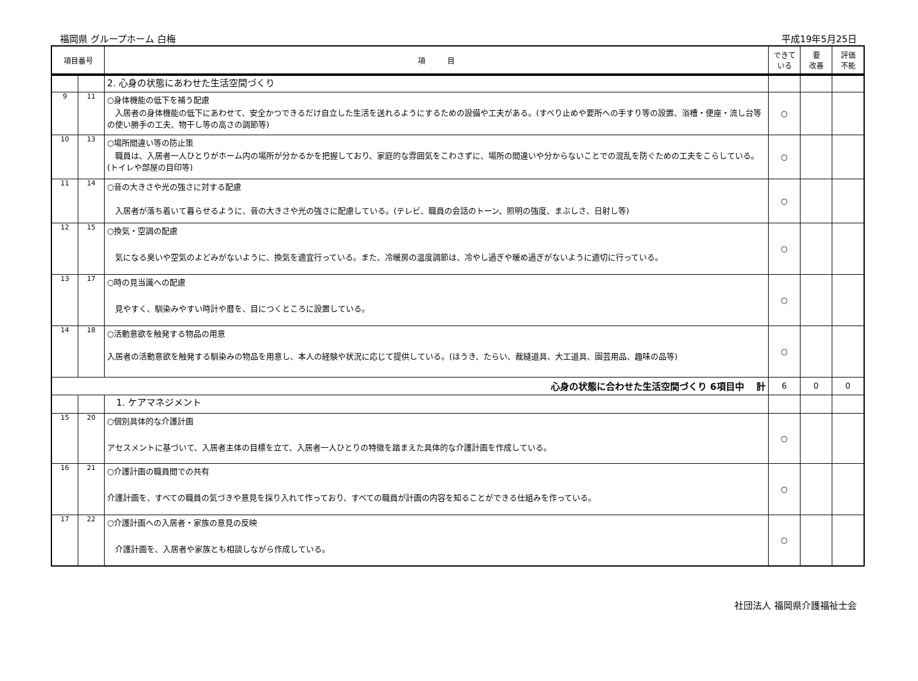福岡県 グループホーム 白梅 平成19年5月25日
| 項目番号 | | 項 目 | できて いる | 要 改善 | 評価 不能 |
| --- | --- | --- | --- | --- | --- |
| | | 2. 心身の状態にあわせた生活空間づくり | | | |
| 9 | 11 | ○身体機能の低下を補う配慮 入居者の身体機能の低下にあわせて、安全かつできるだけ自立した生活を送れるようにするための設備や工夫がある。(すべり止めや要所への手すり等の設置、浴槽・便座・流し台等の使い勝手の工夫、物干し等の高さの調節等) | ○ | | |
| 10 | 13 | ○場所間違い等の防止策 職員は、入居者一人ひとりがホーム内の場所が分かるかを把握しており、家庭的な雰囲気をこわさずに、場所の間違いや分からないことでの混乱を防ぐための工夫をこらしている。(トイレや部屋の目印等) | ○ | | |
| 11 | 14 | ○音の大きさや光の強さに対する配慮 入居者が落ち着いて暮らせるように、音の大きさや光の強さに配慮している。(テレビ、職員の会話のトーン、照明の強度、まぶしさ、日射し等) | ○ | | |
| 12 | 15 | ○換気・空調の配慮 気になる臭いや空気のよどみがないように、換気を適宜行っている。また、冷暖房の温度調節は、冷やし過ぎや暖め過ぎがないように適切に行っている。 | ○ | | |
| 13 | 17 | ○時の見当識への配慮 見やすく、馴染みやすい時計や暦を、目につくところに設置している。 | ○ | | |
| 14 | 18 | ○活動意欲を触発する物品の用意 入居者の活動意欲を触発する馴染みの物品を用意し、本人の経験や状況に応じて提供している。(ほうき、たらい、裁縫道具、大工道具、園芸用品、趣味の品等) | ○ | | |
| 心身の状態に合わせた生活空間づくり 6項目中 計 | | | 6 | 0 | 0 |
| | | 1. ケアマネジメント | | | |
| 15 | 20 | ○個別具体的な介護計画 アセスメントに基づいて、入居者主体の目標を立て、入居者一人ひとりの特徴を踏まえた具体的な介護計画を作成している。 | ○ | | |
| 16 | 21 | ○介護計画の職員間での共有 介護計画を、すべての職員の気づきや意見を採り入れて作っており、すべての職員が計画の内容を知ることができる仕組みを作っている。 | ○ | | |
| 17 | 22 | ○介護計画への入居者・家族の意見の反映 介護計画を、入居者や家族とも相談しながら作成している。 | ○ | | |
社団法人 福岡県介護福祉士会